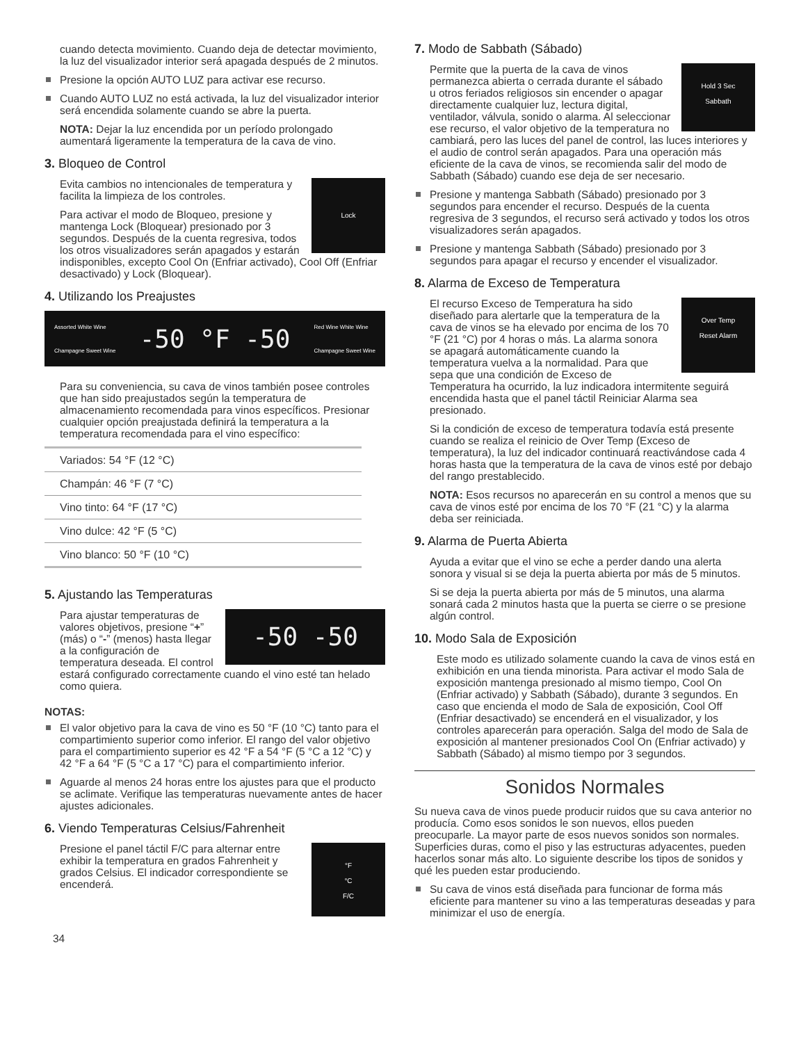cuando detecta movimiento. Cuando deja de detectar movimiento, la luz del visualizador interior será apagada después de 2 minutos.
Presione la opción AUTO LUZ para activar ese recurso.
Cuando AUTO LUZ no está activada, la luz del visualizador interior será encendida solamente cuando se abre la puerta.
NOTA: Dejar la luz encendida por un período prolongado aumentará ligeramente la temperatura de la cava de vino.
3. Bloqueo de Control
Lock
Evita cambios no intencionales de temperatura y facilita la limpieza de los controles.
Para activar el modo de Bloqueo, presione y mantenga Lock (Bloquear) presionado por 3 segundos. Después de la cuenta regresiva, todos los otros visualizadores serán apagados y estarán indisponibles, excepto Cool On (Enfriar activado), Cool Off (Enfriar desactivado) y Lock (Bloquear).
4. Utilizando los Preajustes
Assorted White Wine
Champagne Sweet Wine -50 °F -50 Red Wine White Wine
Champagne Sweet Wine
Para su conveniencia, su cava de vinos también posee controles que han sido preajustados según la temperatura de almacenamiento recomendada para vinos específicos. Presionar cualquier opción preajustada definirá la temperatura a la temperatura recomendada para el vino específico:
| Variados: 54 °F (12 °C) |
| Champán: 46 °F (7 °C) |
| Vino tinto: 64 °F (17 °C) |
| Vino dulce: 42 °F (5 °C) |
| Vino blanco: 50 °F (10 °C) |
5. Ajustando las Temperaturas
-50 -50
Para ajustar temperaturas de valores objetivos, presione “+” (más) o “-” (menos) hasta llegar a la configuración de temperatura deseada. El control estará configurado correctamente cuando el vino esté tan helado como quiera.
NOTAS:
El valor objetivo para la cava de vino es 50 °F (10 °C) tanto para el compartimiento superior como inferior. El rango del valor objetivo para el compartimiento superior es 42 °F a 54 °F (5 °C a 12 °C) y 42 °F a 64 °F (5 °C a 17 °C) para el compartimiento inferior.
Aguarde al menos 24 horas entre los ajustes para que el producto se aclimate. Verifique las temperaturas nuevamente antes de hacer ajustes adicionales.
6. Viendo Temperaturas Celsius/Fahrenheit
°F
°C
F/C
Presione el panel táctil F/C para alternar entre exhibir la temperatura en grados Fahrenheit y grados Celsius. El indicador correspondiente se encenderá.
7. Modo de Sabbath (Sábado)
Hold 3 Sec
Sabbath
Permite que la puerta de la cava de vinos permanezca abierta o cerrada durante el sábado u otros feriados religiosos sin encender o apagar directamente cualquier luz, lectura digital, ventilador, válvula, sonido o alarma. Al seleccionar ese recurso, el valor objetivo de la temperatura no cambiará, pero las luces del panel de control, las luces interiores y el audio de control serán apagados. Para una operación más eficiente de la cava de vinos, se recomienda salir del modo de Sabbath (Sábado) cuando ese deja de ser necesario.
Presione y mantenga Sabbath (Sábado) presionado por 3 segundos para encender el recurso. Después de la cuenta regresiva de 3 segundos, el recurso será activado y todos los otros visualizadores serán apagados.
Presione y mantenga Sabbath (Sábado) presionado por 3 segundos para apagar el recurso y encender el visualizador.
8. Alarma de Exceso de Temperatura
Over Temp
Reset Alarm
El recurso Exceso de Temperatura ha sido diseñado para alertarle que la temperatura de la cava de vinos se ha elevado por encima de los 70 °F (21 °C) por 4 horas o más. La alarma sonora se apagará automáticamente cuando la temperatura vuelva a la normalidad. Para que sepa que una condición de Exceso de Temperatura ha ocurrido, la luz indicadora intermitente seguirá encendida hasta que el panel táctil Reiniciar Alarma sea presionado.
Si la condición de exceso de temperatura todavía está presente cuando se realiza el reinicio de Over Temp (Exceso de temperatura), la luz del indicador continuará reactivándose cada 4 horas hasta que la temperatura de la cava de vinos esté por debajo del rango prestablecido.
NOTA: Esos recursos no aparecerán en su control a menos que su cava de vinos esté por encima de los 70 °F (21 °C) y la alarma deba ser reiniciada.
9. Alarma de Puerta Abierta
Ayuda a evitar que el vino se eche a perder dando una alerta sonora y visual si se deja la puerta abierta por más de 5 minutos.
Si se deja la puerta abierta por más de 5 minutos, una alarma sonará cada 2 minutos hasta que la puerta se cierre o se presione algún control.
10. Modo Sala de Exposición
Este modo es utilizado solamente cuando la cava de vinos está en exhibición en una tienda minorista. Para activar el modo Sala de exposición mantenga presionado al mismo tiempo, Cool On (Enfriar activado) y Sabbath (Sábado), durante 3 segundos. En caso que encienda el modo de Sala de exposición, Cool Off (Enfriar desactivado) se encenderá en el visualizador, y los controles aparecerán para operación. Salga del modo de Sala de exposición al mantener presionados Cool On (Enfriar activado) y Sabbath (Sábado) al mismo tiempo por 3 segundos.
Sonidos Normales
Su nueva cava de vinos puede producir ruidos que su cava anterior no producía. Como esos sonidos le son nuevos, ellos pueden preocuparle. La mayor parte de esos nuevos sonidos son normales. Superficies duras, como el piso y las estructuras adyacentes, pueden hacerlos sonar más alto. Lo siguiente describe los tipos de sonidos y qué les pueden estar produciendo.
Su cava de vinos está diseñada para funcionar de forma más eficiente para mantener su vino a las temperaturas deseadas y para minimizar el uso de energía.
34